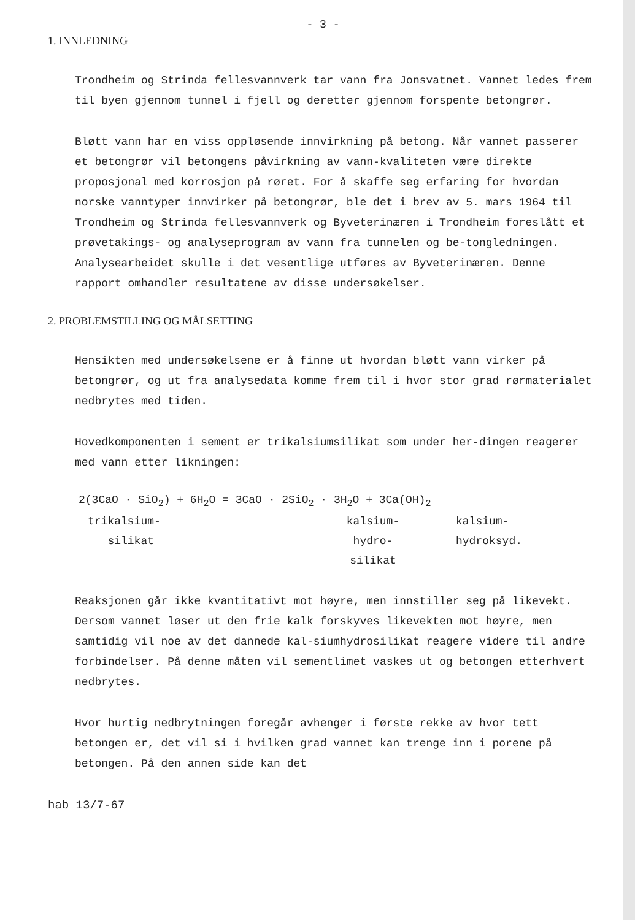- 3 -
1. INNLEDNING
Trondheim og Strinda fellesvannverk tar vann fra Jonsvatnet. Vannet ledes frem til byen gjennom tunnel i fjell og deretter gjennom forspente betongrør.
Bløtt vann har en viss oppløsende innvirkning på betong. Når vannet passerer et betongrør vil betongens påvirkning av vann-kvaliteten være direkte proposjonal med korrosjon på røret. For å skaffe seg erfaring for hvordan norske vanntyper innvirker på betongrør, ble det i brev av 5. mars 1964 til Trondheim og Strinda fellesvannverk og Byveterinæren i Trondheim foreslått et prøvetakings- og analyseprogram av vann fra tunnelen og be-tongledningen. Analysearbeidet skulle i det vesentlige utføres av Byveterinæren. Denne rapport omhandler resultatene av disse undersøkelser.
2. PROBLEMSTILLING OG MÅLSETTING
Hensikten med undersøkelsene er å finne ut hvordan bløtt vann virker på betongrør, og ut fra analysedata komme frem til i hvor stor grad rørmaterialet nedbrytes med tiden.
Hovedkomponenten i sement er trikalsiumsilikat som under her-dingen reagerer med vann etter likningen:
2(3CaO · SiO<sub>2</sub>) + 6H<sub>2</sub>O = 3CaO · 2SiO<sub>2</sub> · 3H<sub>2</sub>O + 3Ca(OH)<sub>2</sub>
trikalsium-
silikat
kalsium-
hydro-
silikat
kalsium-
hydroksyd.
Reaksjonen går ikke kvantitativt mot høyre, men innstiller seg på likevekt. Dersom vannet løser ut den frie kalk forskyves likevekten mot høyre, men samtidig vil noe av det dannede kal-siumhydrosilikat reagere videre til andre forbindelser. På denne måten vil sementlimet vaskes ut og betongen etterhvert nedbrytes.
Hvor hurtig nedbrytningen foregår avhenger i første rekke av hvor tett betongen er, det vil si i hvilken grad vannet kan trenge inn i porene på betongen. På den annen side kan det
hab 13/7-67